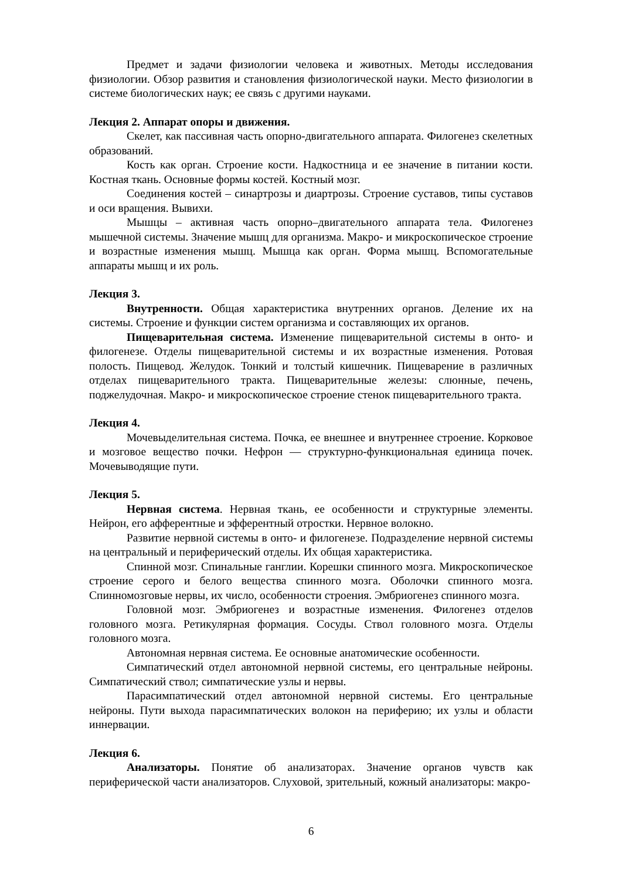Предмет и задачи физиологии человека и животных. Методы исследования физиологии. Обзор развития и становления физиологической науки. Место физиологии в системе биологических наук; ее связь с другими науками.
Лекция 2. Аппарат опоры и движения.
Скелет, как пассивная часть опорно-двигательного аппарата. Филогенез скелетных образований.
Кость как орган. Строение кости. Надкостница и ее значение в питании кости. Костная ткань. Основные формы костей. Костный мозг.
Соединения костей – синартрозы и диартрозы. Строение суставов, типы суставов и оси вращения. Вывихи.
Мышцы – активная часть опорно–двигательного аппарата тела. Филогенез мышечной системы. Значение мышц для организма. Макро- и микроскопическое строение и возрастные изменения мышц. Мышца как орган. Форма мышц. Вспомогательные аппараты мышц и их роль.
Лекция 3.
Внутренности. Общая характеристика внутренних органов. Деление их на системы. Строение и функции систем организма и составляющих их органов.
Пищеварительная система. Изменение пищеварительной системы в онто- и филогенезе. Отделы пищеварительной системы и их возрастные изменения. Ротовая полость. Пищевод. Желудок. Тонкий и толстый кишечник. Пищеварение в различных отделах пищеварительного тракта. Пищеварительные железы: слюнные, печень, поджелудочная. Макро- и микроскопическое строение стенок пищеварительного тракта.
Лекция 4.
Мочевыделительная система. Почка, ее внешнее и внутреннее строение. Корковое и мозговое вещество почки. Нефрон — структурно-функциональная единица почек. Мочевыводящие пути.
Лекция 5.
Нервная система. Нервная ткань, ее особенности и структурные элементы. Нейрон, его афферентные и эфферентный отростки. Нервное волокно.
Развитие нервной системы в онто- и филогенезе. Подразделение нервной системы на центральный и периферический отделы. Их общая характеристика.
Спинной мозг. Спинальные ганглии. Корешки спинного мозга. Микроскопическое строение серого и белого вещества спинного мозга. Оболочки спинного мозга. Спинномозговые нервы, их число, особенности строения. Эмбриогенез спинного мозга.
Головной мозг. Эмбриогенез и возрастные изменения. Филогенез отделов головного мозга. Ретикулярная формация. Сосуды. Ствол головного мозга. Отделы головного мозга.
Автономная нервная система. Ее основные анатомические особенности.
Симпатический отдел автономной нервной системы, его центральные нейроны. Симпатический ствол; симпатические узлы и нервы.
Парасимпатический отдел автономной нервной системы. Его центральные нейроны. Пути выхода парасимпатических волокон на периферию; их узлы и области иннервации.
Лекция 6.
Анализаторы. Понятие об анализаторах. Значение органов чувств как периферической части анализаторов. Слуховой, зрительный, кожный анализаторы: макро-
6